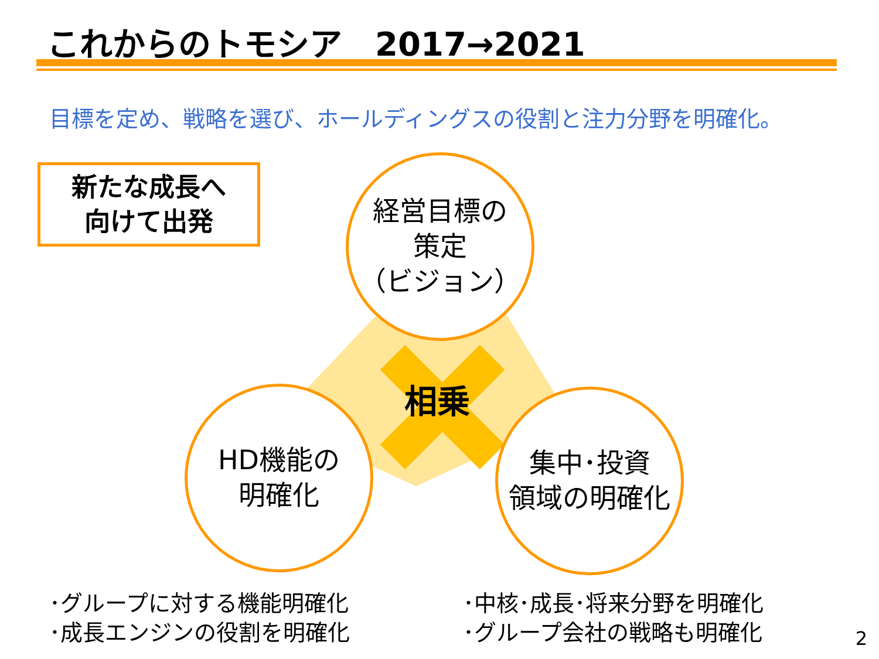これからのトモシア　2017→2021
目標を定め、戦略を選び、ホールディングスの役割と注力分野を明確化。
新たな成長へ
向けて出発
経営目標の
策定
（ビジョン）
相乗
HD機能の
明確化
集中･投資
領域の明確化
･グループに対する機能明確化
･成長エンジンの役割を明確化
･中核･成長･将来分野を明確化
･グループ会社の戦略も明確化
2